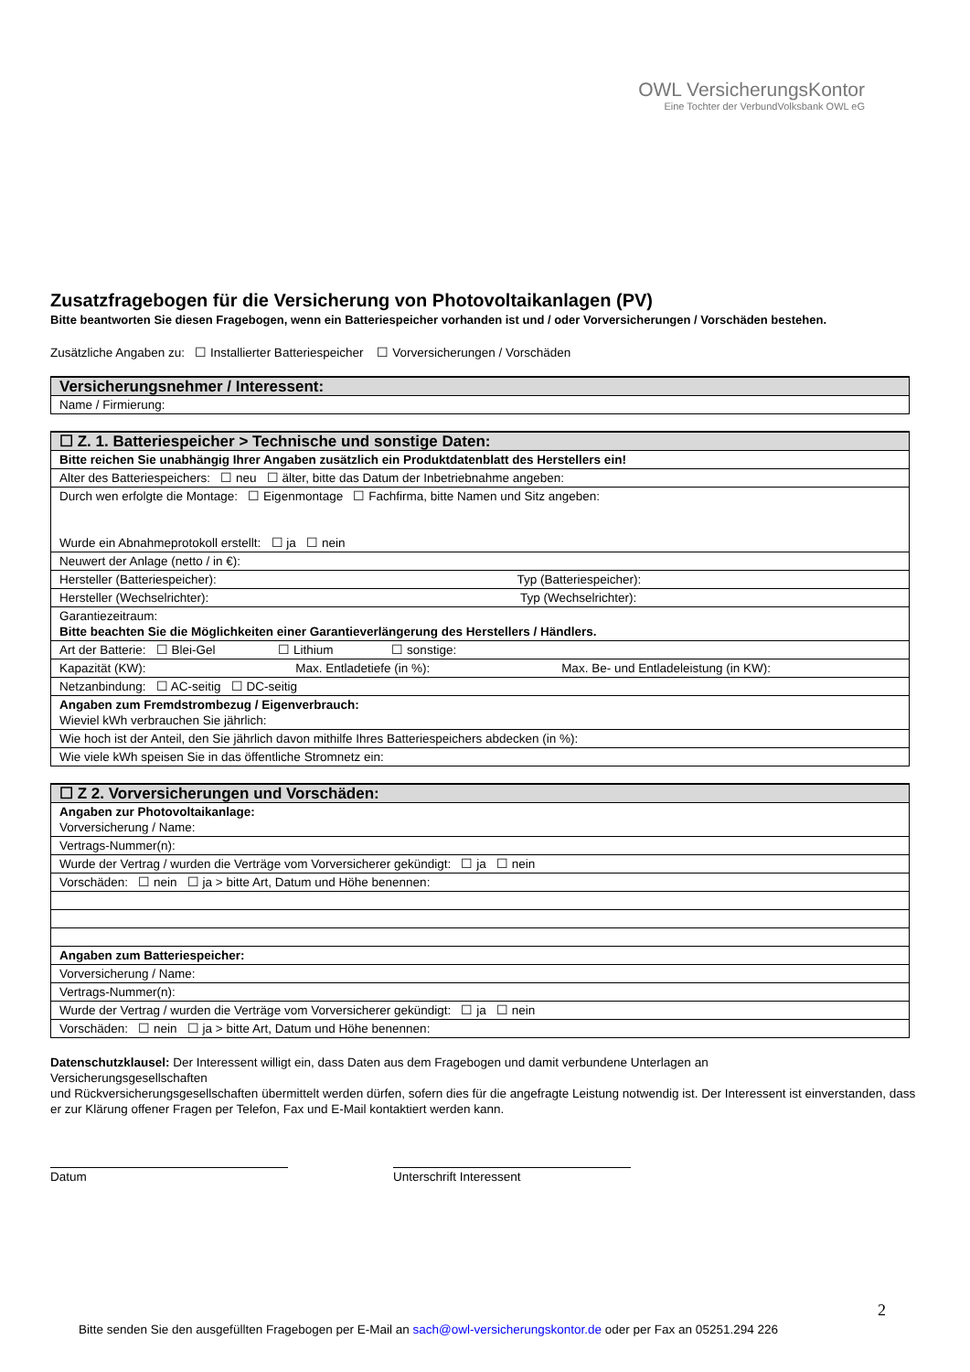OWL VersicherungsKontor
Eine Tochter der VerbundVolksbank OWL eG
Zusatzfragebogen für die Versicherung von Photovoltaikanlagen (PV)
Bitte beantworten Sie diesen Fragebogen, wenn ein Batteriespeicher vorhanden ist und / oder Vorversicherungen / Vorschäden bestehen.
Zusätzliche Angaben zu: ☐ Installierter Batteriespeicher ☐ Vorversicherungen / Vorschäden
| Versicherungsnehmer / Interessent: |
| Name / Firmierung: |
| ☐ Z. 1. Batteriespeicher > Technische und sonstige Daten: |
| Bitte reichen Sie unabhängig Ihrer Angaben zusätzlich ein Produktdatenblatt des Herstellers ein! |
| Alter des Batteriespeichers: ☐ neu ☐ älter, bitte das Datum der Inbetriebnahme angeben: |
| Durch wen erfolgte die Montage: ☐ Eigenmontage ☐ Fachfirma, bitte Namen und Sitz angeben: Wurde ein Abnahmeprotokoll erstellt: ☐ ja ☐ nein |
| Neuwert der Anlage (netto / in €): |
| Hersteller (Batteriespeicher): Typ (Batteriespeicher): |
| Hersteller (Wechselrichter): Typ (Wechselrichter): |
| Garantiezeitraum: Bitte beachten Sie die Möglichkeiten einer Garantieverlängerung des Herstellers / Händlers. |
| Art der Batterie: ☐ Blei-Gel ☐ Lithium ☐ sonstige: |
| Kapazität (KW): Max. Entladetiefe (in %): Max. Be- und Entladeleistung (in KW): |
| Netzanbindung: ☐ AC-seitig ☐ DC-seitig |
| Angaben zum Fremdstrombezug / Eigenverbrauch: Wieviel kWh verbrauchen Sie jährlich: |
| Wie hoch ist der Anteil, den Sie jährlich davon mithilfe Ihres Batteriespeichers abdecken (in %): |
| Wie viele kWh speisen Sie in das öffentliche Stromnetz ein: |
| ☐ Z 2. Vorversicherungen und Vorschäden: |
| Angaben zur Photovoltaikanlage: Vorversicherung / Name: |
| Vertrags-Nummer(n): |
| Wurde der Vertrag / wurden die Verträge vom Vorversicherer gekündigt: ☐ ja ☐ nein |
| Vorschäden: ☐ nein ☐ ja > bitte Art, Datum und Höhe benennen: |
| Angaben zum Batteriespeicher: |
| Vorversicherung / Name: |
| Vertrags-Nummer(n): |
| Wurde der Vertrag / wurden die Verträge vom Vorversicherer gekündigt: ☐ ja ☐ nein |
| Vorschäden: ☐ nein ☐ ja > bitte Art, Datum und Höhe benennen: |
Datenschutzklausel: Der Interessent willigt ein, dass Daten aus dem Fragebogen und damit verbundene Unterlagen an
Versicherungsgesellschaften
und Rückversicherungsgesellschaften übermittelt werden dürfen, sofern dies für die angefragte Leistung notwendig ist. Der Interessent ist einverstanden, dass er zur Klärung offener Fragen per Telefon, Fax und E-Mail kontaktiert werden kann.
Datum Unterschrift Interessent
2
Bitte senden Sie den ausgefüllten Fragebogen per E-Mail an sach@owl-versicherungskontor.de oder per Fax an 05251.294 226